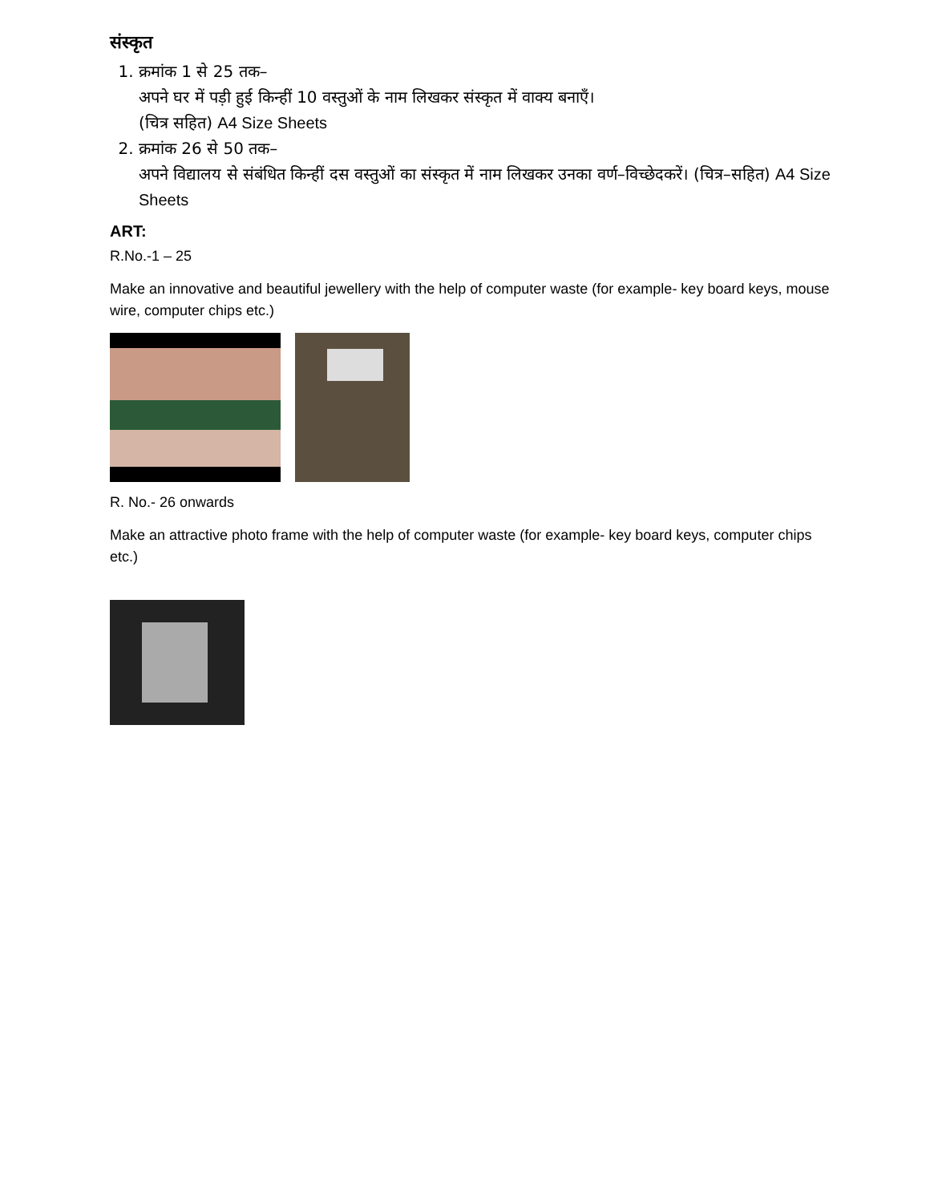संस्कृत
1. क्रमांक 1 से 25 तक–
अपने घर में पड़ी हुई किन्हीं 10 वस्तुओं के नाम लिखकर संस्कृत में वाक्य बनाएँ।
(चित्र सहित) A4 Size Sheets
2. क्रमांक 26 से 50 तक–
अपने विद्यालय से संबंधित किन्हीं दस वस्तुओं का संस्कृत में नाम लिखकर उनका वर्ण–विच्छेदकरें। (चित्र–सहित) A4 Size Sheets
ART:
R.No.-1 – 25
Make an innovative and beautiful jewellery with the help of computer waste (for example- key board keys, mouse wire, computer chips etc.)
R. No.- 26 onwards
Make an attractive photo frame with the help of computer waste (for example- key board keys, computer chips etc.)